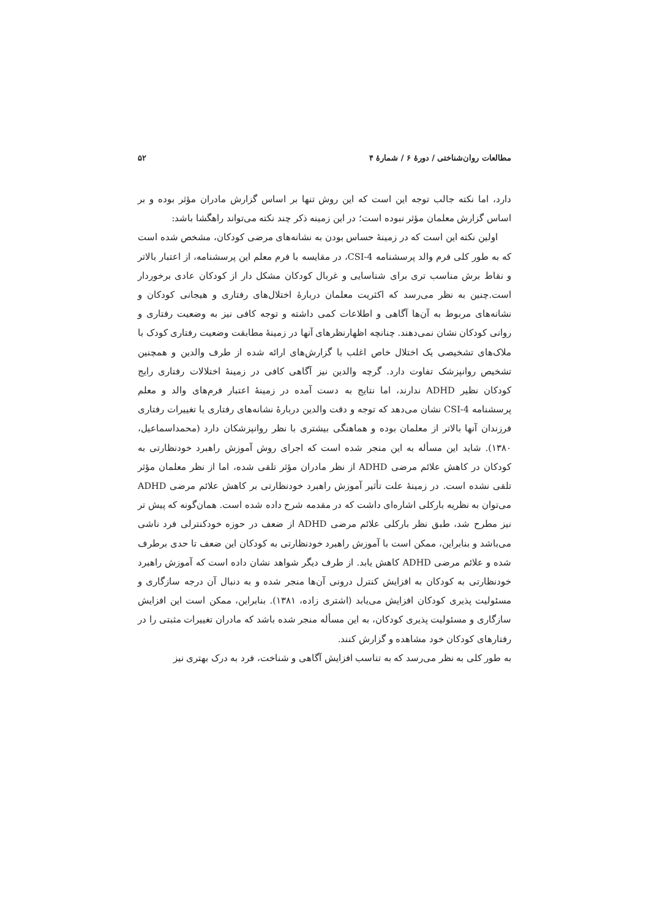مطالعات روان‌شناختی / دورهٔ ۶ / شمارهٔ ۴ ۵۲
دارد، اما نکته جالب توجه این است که این روش تنها بر اساس گزارش مادران مؤثر بوده و بر اساس گزارش معلمان مؤثر نبوده است؛ در این زمینه ذکر چند نکته می‌تواند راهگشا باشد:
اولین نکته این است که در زمینهٔ حساس بودن به نشانه‌های مرضی کودکان، مشخص شده است که به طور کلی فرم والد پرسشنامه CSI-4، در مقایسه با فرم معلم این پرسشنامه، از اعتبار بالاتر و نقاط برش مناسب تری برای شناسایی و غربال کودکان مشکل دار از کودکان عادی برخوردار است.چنین به نظر می‌رسد که اکثریت معلمان دربارهٔ اختلال‌های رفتاری و هیجانی کودکان و نشانه‌های مربوط به آن‌ها آگاهی و اطلاعات کمی داشته و توجه کافی نیز به وضعیت رفتاری و روانی کودکان نشان نمی‌دهند. چنانچه اظهارنظرهای آنها در زمینهٔ مطابقت وضعیت رفتاری کودک با ملاک‌های تشخیصی یک اختلال خاص اغلب با گزارش‌های ارائه شده از طرف والدین و همچنین تشخیص روانپزشک تفاوت دارد. گرچه والدین نیز آگاهی کافی در زمینهٔ اختلالات رفتاری رایج کودکان نظیر ADHD ندارند، اما نتایج به دست آمده در زمینهٔ اعتبار فرم‌های والد و معلم پرسشنامه CSI-4 نشان می‌دهد که توجه و دقت والدین دربارهٔ نشانه‌های رفتاری یا تغییرات رفتاری فرزندان آنها بالاتر از معلمان بوده و هماهنگی بیشتری با نظر روانپزشکان دارد (محمداسماعیل، ۱۳۸۰). شاید این مسأله به این منجر شده است که اجرای روش آموزش راهبرد خودنظارتی به کودکان در کاهش علائم مرضی ADHD از نظر مادران مؤثر تلقی شده، اما از نظر معلمان مؤثر تلقی نشده است. در زمینهٔ علت تأثیر آموزش راهبرد خودنظارتی بر کاهش علائم مرضی ADHD می‌توان به نظریه بارکلی اشاره‌ای داشت که در مقدمه شرح داده شده است. همان‌گونه که پیش تر نیز مطرح شد، طبق نظر بارکلی علائم مرضی ADHD از ضعف در حوزه خودکنترلی فرد ناشی می‌باشد و بنابراین، ممکن است با آموزش راهبرد خودنظارتی به کودکان این ضعف تا حدی برطرف شده و علائم مرضی ADHD کاهش یابد. از طرف دیگر شواهد نشان داده است که آموزش راهبرد خودنظارتی به کودکان به افزایش کنترل درونی آن‌ها منجر شده و به دنبال آن درجه سازگاری و مسئولیت پذیری کودکان افزایش می‌یابد (اشتری زاده، ۱۳۸۱). بنابراین، ممکن است این افزایش سازگاری و مسئولیت پذیری کودکان، به این مسأله منجر شده باشد که مادران تغییرات مثبتی را در رفتارهای کودکان خود مشاهده و گزارش کنند.
به طور کلی به نظر می‌رسد که به تناسب افزایش آگاهی و شناخت، فرد به درک بهتری نیز